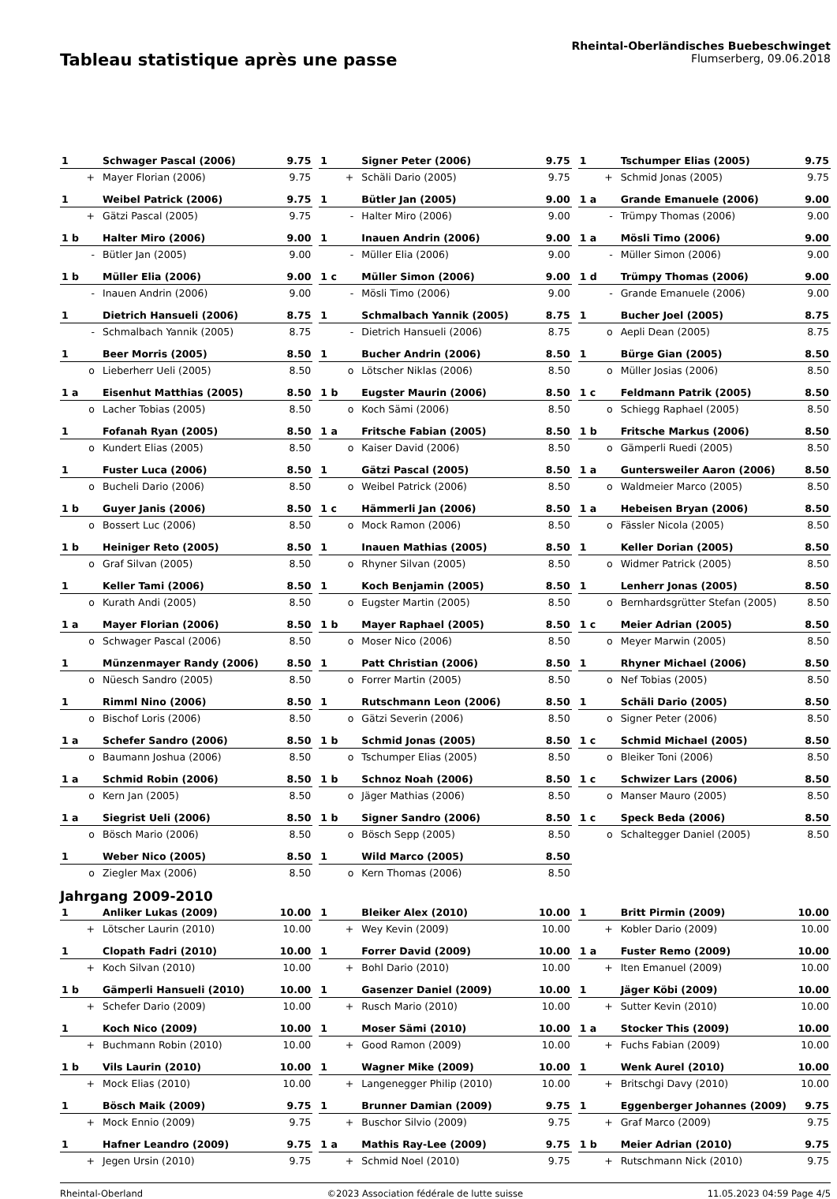Tableau statistique après une passe
Rheintal-Oberländisches Buebeschwinget
Flumserberg, 09.06.2018
| 1 | Schwager Pascal (2006) | 9.75 |
| + | Mayer Florian (2006) | 9.75 |
| 1 | Signer Peter (2006) | 9.75 |
| + | Schäli Dario (2005) | 9.75 |
| 1 | Tschumper Elias (2005) | 9.75 |
| + | Schmid Jonas (2005) | 9.75 |
| 1 | Weibel Patrick (2006) | 9.75 |
| + | Gätzi Pascal (2005) | 9.75 |
| 1 | Bütler Jan (2005) | 9.00 |
| - | Halter Miro (2006) | 9.00 |
| 1 a | Grande Emanuele (2006) | 9.00 |
| - | Trümpy Thomas (2006) | 9.00 |
| 1 b | Halter Miro (2006) | 9.00 |
| - | Bütler Jan (2005) | 9.00 |
| 1 | Inauen Andrin (2006) | 9.00 |
| - | Müller Elia (2006) | 9.00 |
| 1 a | Mösli Timo (2006) | 9.00 |
| - | Müller Simon (2006) | 9.00 |
| 1 b | Müller Elia (2006) | 9.00 |
| - | Inauen Andrin (2006) | 9.00 |
| 1 c | Müller Simon (2006) | 9.00 |
| - | Mösli Timo (2006) | 9.00 |
| 1 d | Trümpy Thomas (2006) | 9.00 |
| - | Grande Emanuele (2006) | 9.00 |
| 1 | Dietrich Hansueli (2006) | 8.75 |
| - | Schmalbach Yannik (2005) | 8.75 |
| 1 | Schmalbach Yannik (2005) | 8.75 |
| - | Dietrich Hansueli (2006) | 8.75 |
| 1 | Bucher Joel (2005) | 8.75 |
| o | Aepli Dean (2005) | 8.75 |
| 1 | Beer Morris (2005) | 8.50 |
| o | Lieberherr Ueli (2005) | 8.50 |
| 1 | Bucher Andrin (2006) | 8.50 |
| o | Lötscher Niklas (2006) | 8.50 |
| 1 | Bürge Gian (2005) | 8.50 |
| o | Müller Josias (2006) | 8.50 |
| 1 a | Eisenhut Matthias (2005) | 8.50 |
| o | Lacher Tobias (2005) | 8.50 |
| 1 b | Eugster Maurin (2006) | 8.50 |
| o | Koch Sämi (2006) | 8.50 |
| 1 c | Feldmann Patrik (2005) | 8.50 |
| o | Schiegg Raphael (2005) | 8.50 |
| 1 | Fofanah Ryan (2005) | 8.50 |
| o | Kundert Elias (2005) | 8.50 |
| 1 a | Fritsche Fabian (2005) | 8.50 |
| o | Kaiser David (2006) | 8.50 |
| 1 b | Fritsche Markus (2006) | 8.50 |
| o | Gämperli Ruedi (2005) | 8.50 |
| 1 | Fuster Luca (2006) | 8.50 |
| o | Bucheli Dario (2006) | 8.50 |
| 1 | Gätzi Pascal (2005) | 8.50 |
| o | Weibel Patrick (2006) | 8.50 |
| 1 a | Guntersweiler Aaron (2006) | 8.50 |
| o | Waldmeier Marco (2005) | 8.50 |
| 1 b | Guyer Janis (2006) | 8.50 |
| o | Bossert Luc (2006) | 8.50 |
| 1 c | Hämmerli Jan (2006) | 8.50 |
| o | Mock Ramon (2006) | 8.50 |
| 1 a | Hebeisen Bryan (2006) | 8.50 |
| o | Fässler Nicola (2005) | 8.50 |
| 1 b | Heiniger Reto (2005) | 8.50 |
| o | Graf Silvan (2005) | 8.50 |
| 1 | Inauen Mathias (2005) | 8.50 |
| o | Rhyner Silvan (2005) | 8.50 |
| 1 | Keller Dorian (2005) | 8.50 |
| o | Widmer Patrick (2005) | 8.50 |
| 1 | Keller Tami (2006) | 8.50 |
| o | Kurath Andi (2005) | 8.50 |
| 1 | Koch Benjamin (2005) | 8.50 |
| o | Eugster Martin (2005) | 8.50 |
| 1 | Lenherr Jonas (2005) | 8.50 |
| o | Bernhardsgrütter Stefan (2005) | 8.50 |
| 1 a | Mayer Florian (2006) | 8.50 |
| o | Schwager Pascal (2006) | 8.50 |
| 1 b | Mayer Raphael (2005) | 8.50 |
| o | Moser Nico (2006) | 8.50 |
| 1 c | Meier Adrian (2005) | 8.50 |
| o | Meyer Marwin (2005) | 8.50 |
| 1 | Münzenmayer Randy (2006) | 8.50 |
| o | Nüesch Sandro (2005) | 8.50 |
| 1 | Patt Christian (2006) | 8.50 |
| o | Forrer Martin (2005) | 8.50 |
| 1 | Rhyner Michael (2006) | 8.50 |
| o | Nef Tobias (2005) | 8.50 |
| 1 | Rimml Nino (2006) | 8.50 |
| o | Bischof Loris (2006) | 8.50 |
| 1 | Rutschmann Leon (2006) | 8.50 |
| o | Gätzi Severin (2006) | 8.50 |
| 1 | Schäli Dario (2005) | 8.50 |
| o | Signer Peter (2006) | 8.50 |
| 1 a | Schefer Sandro (2006) | 8.50 |
| o | Baumann Joshua (2006) | 8.50 |
| 1 b | Schmid Jonas (2005) | 8.50 |
| o | Tschumper Elias (2005) | 8.50 |
| 1 c | Schmid Michael (2005) | 8.50 |
| o | Bleiker Toni (2006) | 8.50 |
| 1 a | Schmid Robin (2006) | 8.50 |
| o | Kern Jan (2005) | 8.50 |
| 1 b | Schnoz Noah (2006) | 8.50 |
| o | Jäger Mathias (2006) | 8.50 |
| 1 c | Schwizer Lars (2006) | 8.50 |
| o | Manser Mauro (2005) | 8.50 |
| 1 a | Siegrist Ueli (2006) | 8.50 |
| o | Bösch Mario (2006) | 8.50 |
| 1 b | Signer Sandro (2006) | 8.50 |
| o | Bösch Sepp (2005) | 8.50 |
| 1 c | Speck Beda (2006) | 8.50 |
| o | Schaltegger Daniel (2005) | 8.50 |
| 1 | Weber Nico (2005) | 8.50 |
| o | Ziegler Max (2006) | 8.50 |
| 1 | Wild Marco (2005) | 8.50 |
| o | Kern Thomas (2006) | 8.50 |
Jahrgang 2009-2010
| 1 | Anliker Lukas (2009) | 10.00 |
| + | Lötscher Laurin (2010) | 10.00 |
| 1 | Bleiker Alex (2010) | 10.00 |
| + | Wey Kevin (2009) | 10.00 |
| 1 | Britt Pirmin (2009) | 10.00 |
| + | Kobler Dario (2009) | 10.00 |
| 1 | Clopath Fadri (2010) | 10.00 |
| + | Koch Silvan (2010) | 10.00 |
| 1 | Forrer David (2009) | 10.00 |
| + | Bohl Dario (2010) | 10.00 |
| 1 a | Fuster Remo (2009) | 10.00 |
| + | Iten Emanuel (2009) | 10.00 |
| 1 b | Gämperli Hansueli (2010) | 10.00 |
| + | Schefer Dario (2009) | 10.00 |
| 1 | Gasenzer Daniel (2009) | 10.00 |
| + | Rusch Mario (2010) | 10.00 |
| 1 | Jäger Köbi (2009) | 10.00 |
| + | Sutter Kevin (2010) | 10.00 |
| 1 | Koch Nico (2009) | 10.00 |
| + | Buchmann Robin (2010) | 10.00 |
| 1 | Moser Sämi (2010) | 10.00 |
| + | Good Ramon (2009) | 10.00 |
| 1 a | Stocker This (2009) | 10.00 |
| + | Fuchs Fabian (2009) | 10.00 |
| 1 b | Vils Laurin (2010) | 10.00 |
| + | Mock Elias (2010) | 10.00 |
| 1 | Wagner Mike (2009) | 10.00 |
| + | Langenegger Philip (2010) | 10.00 |
| 1 | Wenk Aurel (2010) | 10.00 |
| + | Britschgi Davy (2010) | 10.00 |
| 1 | Bösch Maik (2009) | 9.75 |
| + | Mock Ennio (2009) | 9.75 |
| 1 | Brunner Damian (2009) | 9.75 |
| + | Buschor Silvio (2009) | 9.75 |
| 1 | Eggenberger Johannes (2009) | 9.75 |
| + | Graf Marco (2009) | 9.75 |
| 1 | Hafner Leandro (2009) | 9.75 |
| + | Jegen Ursin (2010) | 9.75 |
| 1 a | Mathis Ray-Lee (2009) | 9.75 |
| + | Schmid Noel (2010) | 9.75 |
| 1 b | Meier Adrian (2010) | 9.75 |
| + | Rutschmann Nick (2010) | 9.75 |
Rheintal-Oberland ©2023 Association fédérale de lutte suisse 11.05.2023 04:59 Page 4/5